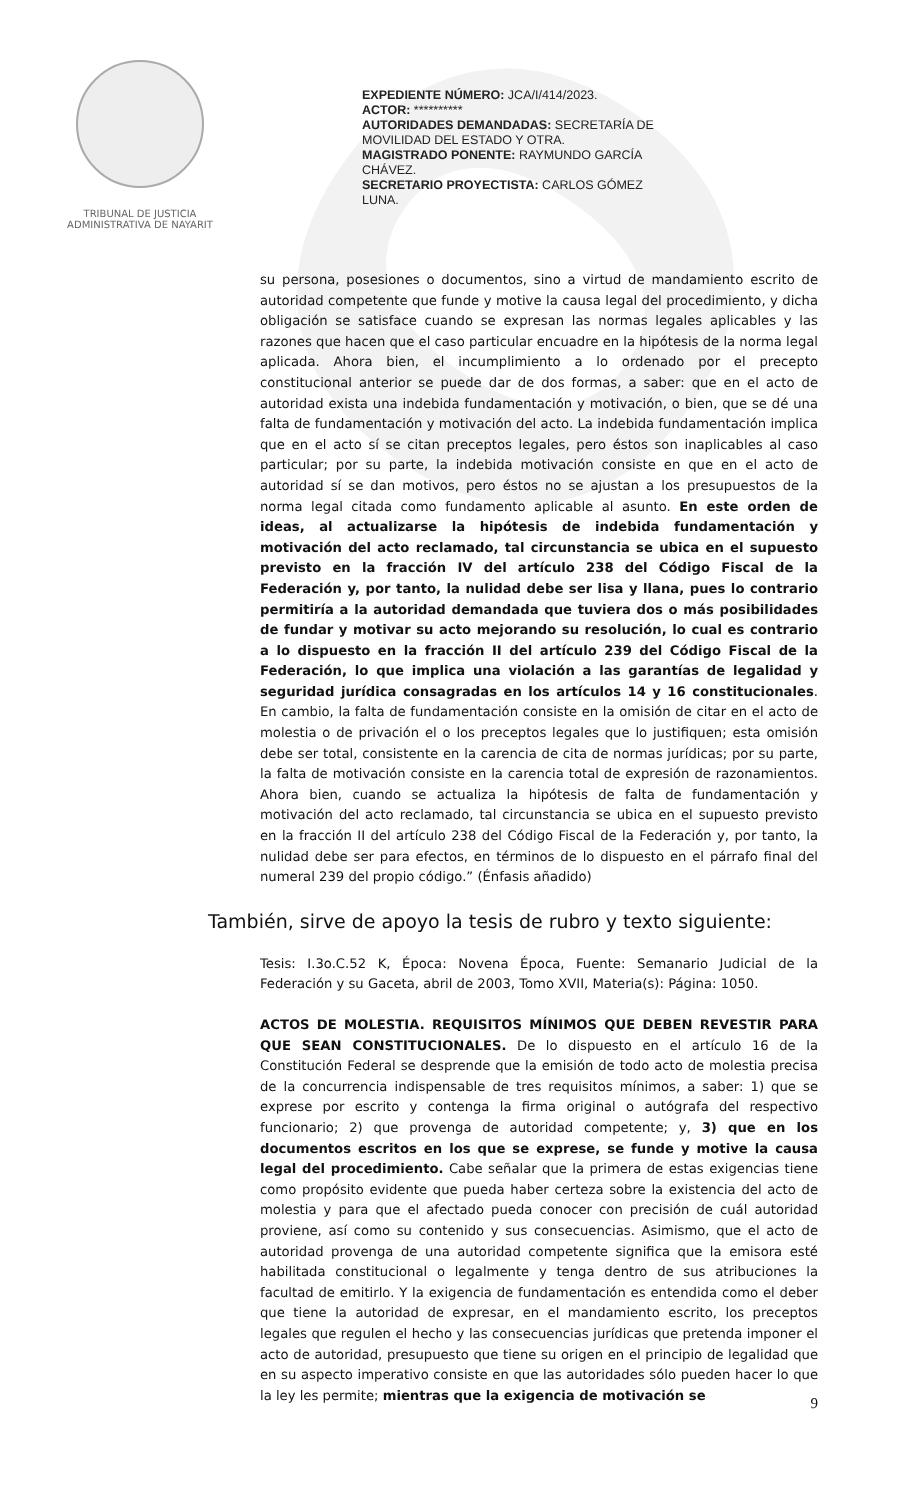O
TRIBUNAL DE JUSTICIA
ADMINISTRATIVA DE NAYARIT
EXPEDIENTE NÚMERO: JCA/I/414/2023.
ACTOR: **********
AUTORIDADES DEMANDADAS: SECRETARÍA DE MOVILIDAD DEL ESTADO Y OTRA.
MAGISTRADO PONENTE: RAYMUNDO GARCÍA CHÁVEZ.
SECRETARIO PROYECTISTA: CARLOS GÓMEZ LUNA.
su persona, posesiones o documentos, sino a virtud de mandamiento escrito de autoridad competente que funde y motive la causa legal del procedimiento, y dicha obligación se satisface cuando se expresan las normas legales aplicables y las razones que hacen que el caso particular encuadre en la hipótesis de la norma legal aplicada. Ahora bien, el incumplimiento a lo ordenado por el precepto constitucional anterior se puede dar de dos formas, a saber: que en el acto de autoridad exista una indebida fundamentación y motivación, o bien, que se dé una falta de fundamentación y motivación del acto. La indebida fundamentación implica que en el acto sí se citan preceptos legales, pero éstos son inaplicables al caso particular; por su parte, la indebida motivación consiste en que en el acto de autoridad sí se dan motivos, pero éstos no se ajustan a los presupuestos de la norma legal citada como fundamento aplicable al asunto. En este orden de ideas, al actualizarse la hipótesis de indebida fundamentación y motivación del acto reclamado, tal circunstancia se ubica en el supuesto previsto en la fracción IV del artículo 238 del Código Fiscal de la Federación y, por tanto, la nulidad debe ser lisa y llana, pues lo contrario permitiría a la autoridad demandada que tuviera dos o más posibilidades de fundar y motivar su acto mejorando su resolución, lo cual es contrario a lo dispuesto en la fracción II del artículo 239 del Código Fiscal de la Federación, lo que implica una violación a las garantías de legalidad y seguridad jurídica consagradas en los artículos 14 y 16 constitucionales. En cambio, la falta de fundamentación consiste en la omisión de citar en el acto de molestia o de privación el o los preceptos legales que lo justifiquen; esta omisión debe ser total, consistente en la carencia de cita de normas jurídicas; por su parte, la falta de motivación consiste en la carencia total de expresión de razonamientos. Ahora bien, cuando se actualiza la hipótesis de falta de fundamentación y motivación del acto reclamado, tal circunstancia se ubica en el supuesto previsto en la fracción II del artículo 238 del Código Fiscal de la Federación y, por tanto, la nulidad debe ser para efectos, en términos de lo dispuesto en el párrafo final del numeral 239 del propio código.” (Énfasis añadido)
También, sirve de apoyo la tesis de rubro y texto siguiente:
Tesis: I.3o.C.52 K, Época: Novena Época, Fuente: Semanario Judicial de la Federación y su Gaceta, abril de 2003, Tomo XVII, Materia(s): Página: 1050.
ACTOS DE MOLESTIA. REQUISITOS MÍNIMOS QUE DEBEN REVESTIR PARA QUE SEAN CONSTITUCIONALES. De lo dispuesto en el artículo 16 de la Constitución Federal se desprende que la emisión de todo acto de molestia precisa de la concurrencia indispensable de tres requisitos mínimos, a saber: 1) que se exprese por escrito y contenga la firma original o autógrafa del respectivo funcionario; 2) que provenga de autoridad competente; y, 3) que en los documentos escritos en los que se exprese, se funde y motive la causa legal del procedimiento. Cabe señalar que la primera de estas exigencias tiene como propósito evidente que pueda haber certeza sobre la existencia del acto de molestia y para que el afectado pueda conocer con precisión de cuál autoridad proviene, así como su contenido y sus consecuencias. Asimismo, que el acto de autoridad provenga de una autoridad competente significa que la emisora esté habilitada constitucional o legalmente y tenga dentro de sus atribuciones la facultad de emitirlo. Y la exigencia de fundamentación es entendida como el deber que tiene la autoridad de expresar, en el mandamiento escrito, los preceptos legales que regulen el hecho y las consecuencias jurídicas que pretenda imponer el acto de autoridad, presupuesto que tiene su origen en el principio de legalidad que en su aspecto imperativo consiste en que las autoridades sólo pueden hacer lo que la ley les permite; mientras que la exigencia de motivación se
9